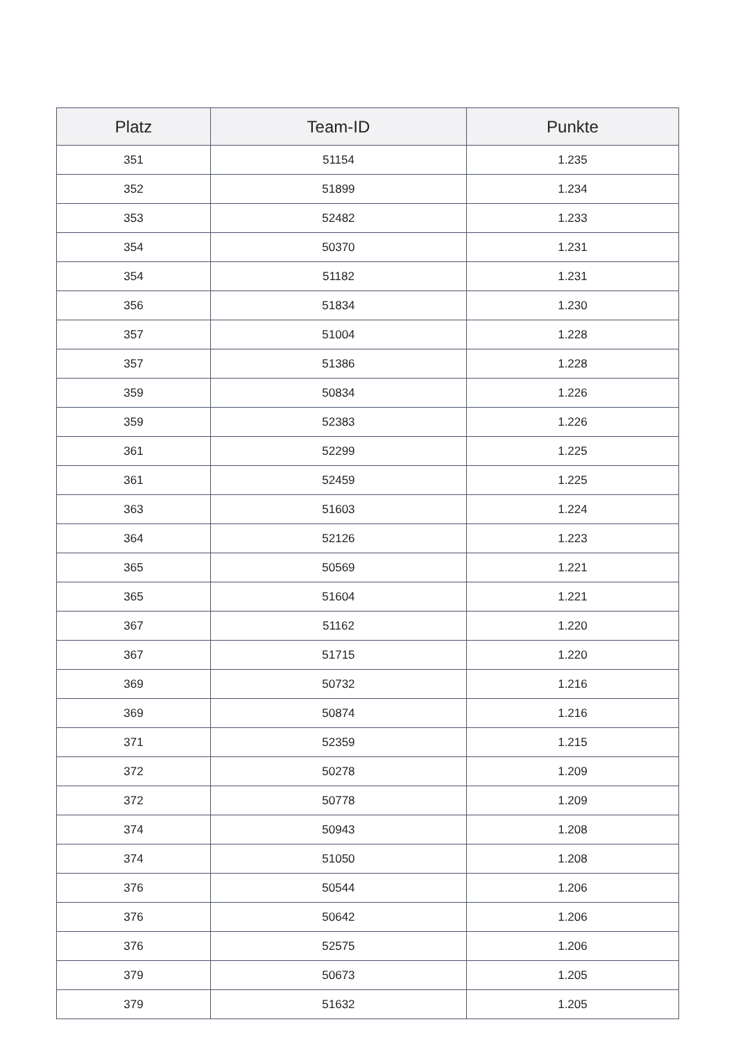| Platz | Team-ID | Punkte |
| --- | --- | --- |
| 351 | 51154 | 1.235 |
| 352 | 51899 | 1.234 |
| 353 | 52482 | 1.233 |
| 354 | 50370 | 1.231 |
| 354 | 51182 | 1.231 |
| 356 | 51834 | 1.230 |
| 357 | 51004 | 1.228 |
| 357 | 51386 | 1.228 |
| 359 | 50834 | 1.226 |
| 359 | 52383 | 1.226 |
| 361 | 52299 | 1.225 |
| 361 | 52459 | 1.225 |
| 363 | 51603 | 1.224 |
| 364 | 52126 | 1.223 |
| 365 | 50569 | 1.221 |
| 365 | 51604 | 1.221 |
| 367 | 51162 | 1.220 |
| 367 | 51715 | 1.220 |
| 369 | 50732 | 1.216 |
| 369 | 50874 | 1.216 |
| 371 | 52359 | 1.215 |
| 372 | 50278 | 1.209 |
| 372 | 50778 | 1.209 |
| 374 | 50943 | 1.208 |
| 374 | 51050 | 1.208 |
| 376 | 50544 | 1.206 |
| 376 | 50642 | 1.206 |
| 376 | 52575 | 1.206 |
| 379 | 50673 | 1.205 |
| 379 | 51632 | 1.205 |